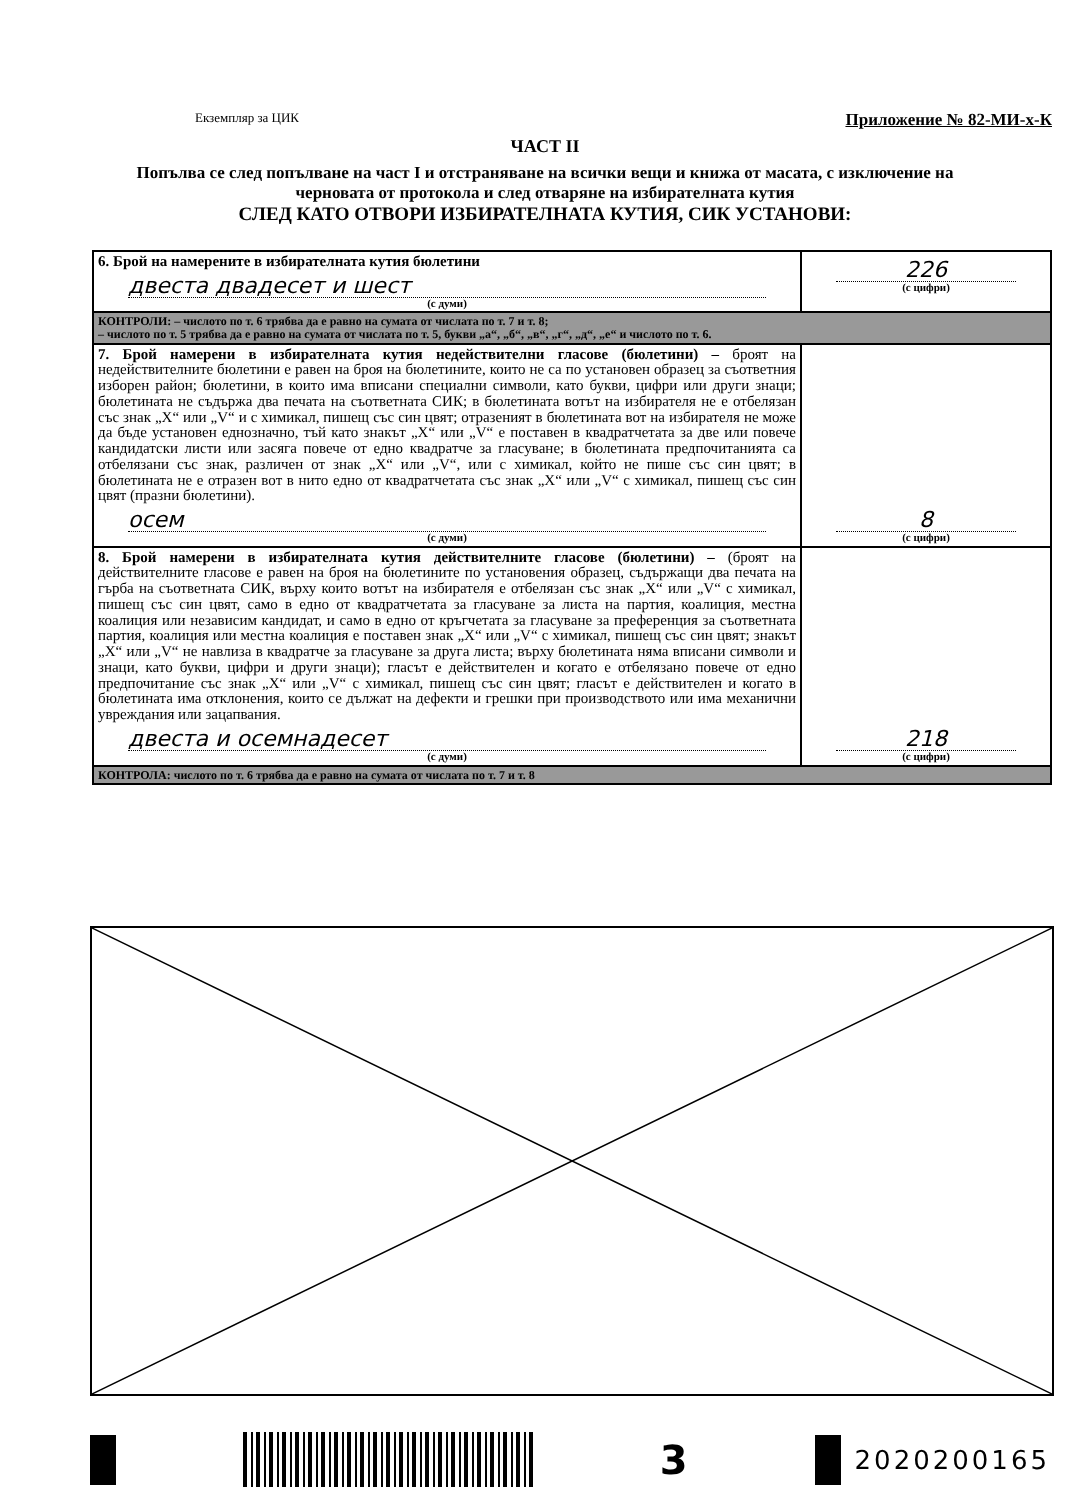Екземпляр за ЦИК Приложение № 82-МИ-х-К
ЧАСТ II
Попълва се след попълване на част I и отстраняване на всички вещи и книжа от масата, с изключение на черновата от протокола и след отваряне на избирателната кутия
СЛЕД КАТО ОТВОРИ ИЗБИРАТЕЛНАТА КУТИЯ, СИК УСТАНОВИ:
| 6. Брой на намерените в избирателната кутия бюлетини двеста двадесет и шест (с думи) | 226 (с цифри) |
| КОНТРОЛИ: – числото по т. 6 трябва да е равно на сумата от числата по т. 7 и т. 8; – числото по т. 5 трябва да е равно на сумата от числата по т. 5, букви „а“, „б“, „в“, „г“, „д“, „е“ и числото по т. 6. | |
| 7. Брой намерени в избирателната кутия недействителни гласове (бюлетини) – броят на недействителните бюлетини е равен на броя на бюлетините, които не са по установен образец за съответния изборен район; бюлетини, в които има вписани специални символи, като букви, цифри или други знаци; бюлетината не съдържа два печата на съответната СИК; в бюлетината вотът на избирателя не е отбелязан със знак „X“ или „V“ и с химикал, пишещ със син цвят; отразеният в бюлетината вот на избирателя не може да бъде установен еднозначно, тъй като знакът „X“ или „V“ е поставен в квадратчетата за две или повече кандидатски листи или засяга повече от едно квадратче за гласуване; в бюлетината предпочитанията са отбелязани със знак, различен от знак „X“ или „V“, или с химикал, който не пише със син цвят; в бюлетината не е отразен вот в нито едно от квадратчетата със знак „X“ или „V“ с химикал, пишещ със син цвят (празни бюлетини). осем (с думи) | 8 (с цифри) |
| 8. Брой намерени в избирателната кутия действителните гласове (бюлетини) – (броят на действителните гласове е равен на броя на бюлетините по установения образец, съдържащи два печата на гърба на съответната СИК, върху които вотът на избирателя е отбелязан със знак „X“ или „V“ с химикал, пишещ със син цвят, само в едно от квадратчетата за гласуване за листа на партия, коалиция, местна коалиция или независим кандидат, и само в едно от кръгчетата за гласуване за преференция за съответната партия, коалиция или местна коалиция е поставен знак „X“ или „V“ с химикал, пишещ със син цвят; знакът „X“ или „V“ не навлиза в квадратче за гласуване за друга листа; върху бюлетината няма вписани символи и знаци, като букви, цифри и други знаци); гласът е действителен и когато е отбелязано повече от едно предпочитание със знак „X“ или „V“ с химикал, пишещ със син цвят; гласът е действителен и когато в бюлетината има отклонения, които се дължат на дефекти и грешки при производството или има механични увреждания или зацапвания. двеста и осемнадесет (с думи) | 218 (с цифри) |
| КОНТРОЛА: числото по т. 6 трябва да е равно на сумата от числата по т. 7 и т. 8 | |
3
2020200165